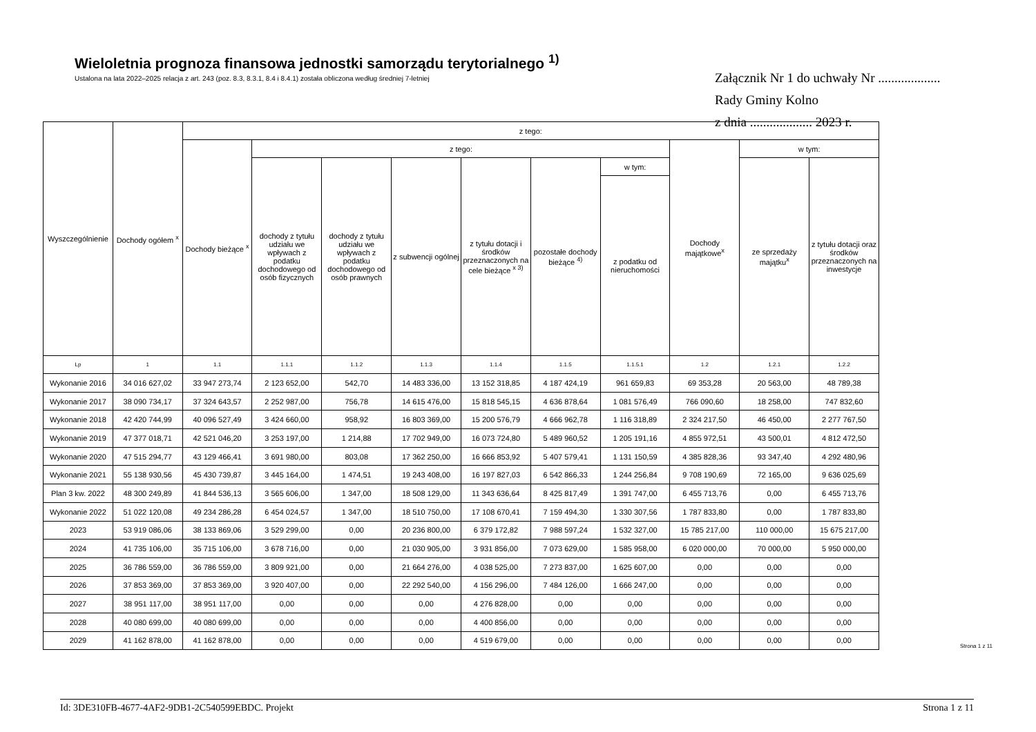Wieloletnia prognoza finansowa jednostki samorządu terytorialnego <sup>1)</sup>
Ustalona na lata 2022–2025 relacja z art. 243 (poz. 8.3, 8.3.1, 8.4 i 8.4.1) została obliczona według średniej 7-letniej
Załącznik Nr 1 do uchwały Nr ...................
Rady Gminy Kolno
z dnia ................... 2023 r.
| Wyszczególnienie | Dochody ogółem <sup>x</sup> | z tego: | | | | | | | | | |
| --- | --- | --- | --- | --- | --- | --- | --- | --- | --- | --- | --- |
| | | Dochody bieżące <sup>x</sup> | z tego: | | | | | | Dochody majątkowe<sup>x</sup> | w tym: | |
| | | | dochody z tytułu udziału we wpływach z podatku dochodowego od osób fizycznych | dochody z tytułu udziału we wpływach z podatku dochodowego od osób prawnych | z subwencji ogólnej | z tytułu dotacji i środków przeznaczonych na cele bieżące <sup>x 3)</sup> | pozostałe dochody bieżące <sup>4)</sup> | w tym: | | ze sprzedaży majątku<sup>x</sup> | z tytułu dotacji oraz środków przeznaczonych na inwestycje |
| | | | | | | | | z podatku od nieruchomości | | | |
| Lp | 1 | 1.1 | 1.1.1 | 1.1.2 | 1.1.3 | 1.1.4 | 1.1.5 | 1.1.5.1 | 1.2 | 1.2.1 | 1.2.2 |
| Wykonanie 2016 | 34 016 627,02 | 33 947 273,74 | 2 123 652,00 | 542,70 | 14 483 336,00 | 13 152 318,85 | 4 187 424,19 | 961 659,83 | 69 353,28 | 20 563,00 | 48 789,38 |
| Wykonanie 2017 | 38 090 734,17 | 37 324 643,57 | 2 252 987,00 | 756,78 | 14 615 476,00 | 15 818 545,15 | 4 636 878,64 | 1 081 576,49 | 766 090,60 | 18 258,00 | 747 832,60 |
| Wykonanie 2018 | 42 420 744,99 | 40 096 527,49 | 3 424 660,00 | 958,92 | 16 803 369,00 | 15 200 576,79 | 4 666 962,78 | 1 116 318,89 | 2 324 217,50 | 46 450,00 | 2 277 767,50 |
| Wykonanie 2019 | 47 377 018,71 | 42 521 046,20 | 3 253 197,00 | 1 214,88 | 17 702 949,00 | 16 073 724,80 | 5 489 960,52 | 1 205 191,16 | 4 855 972,51 | 43 500,01 | 4 812 472,50 |
| Wykonanie 2020 | 47 515 294,77 | 43 129 466,41 | 3 691 980,00 | 803,08 | 17 362 250,00 | 16 666 853,92 | 5 407 579,41 | 1 131 150,59 | 4 385 828,36 | 93 347,40 | 4 292 480,96 |
| Wykonanie 2021 | 55 138 930,56 | 45 430 739,87 | 3 445 164,00 | 1 474,51 | 19 243 408,00 | 16 197 827,03 | 6 542 866,33 | 1 244 256,84 | 9 708 190,69 | 72 165,00 | 9 636 025,69 |
| Plan 3 kw. 2022 | 48 300 249,89 | 41 844 536,13 | 3 565 606,00 | 1 347,00 | 18 508 129,00 | 11 343 636,64 | 8 425 817,49 | 1 391 747,00 | 6 455 713,76 | 0,00 | 6 455 713,76 |
| Wykonanie 2022 | 51 022 120,08 | 49 234 286,28 | 6 454 024,57 | 1 347,00 | 18 510 750,00 | 17 108 670,41 | 7 159 494,30 | 1 330 307,56 | 1 787 833,80 | 0,00 | 1 787 833,80 |
| 2023 | 53 919 086,06 | 38 133 869,06 | 3 529 299,00 | 0,00 | 20 236 800,00 | 6 379 172,82 | 7 988 597,24 | 1 532 327,00 | 15 785 217,00 | 110 000,00 | 15 675 217,00 |
| 2024 | 41 735 106,00 | 35 715 106,00 | 3 678 716,00 | 0,00 | 21 030 905,00 | 3 931 856,00 | 7 073 629,00 | 1 585 958,00 | 6 020 000,00 | 70 000,00 | 5 950 000,00 |
| 2025 | 36 786 559,00 | 36 786 559,00 | 3 809 921,00 | 0,00 | 21 664 276,00 | 4 038 525,00 | 7 273 837,00 | 1 625 607,00 | 0,00 | 0,00 | 0,00 |
| 2026 | 37 853 369,00 | 37 853 369,00 | 3 920 407,00 | 0,00 | 22 292 540,00 | 4 156 296,00 | 7 484 126,00 | 1 666 247,00 | 0,00 | 0,00 | 0,00 |
| 2027 | 38 951 117,00 | 38 951 117,00 | 0,00 | 0,00 | 0,00 | 4 276 828,00 | 0,00 | 0,00 | 0,00 | 0,00 | 0,00 |
| 2028 | 40 080 699,00 | 40 080 699,00 | 0,00 | 0,00 | 0,00 | 4 400 856,00 | 0,00 | 0,00 | 0,00 | 0,00 | 0,00 |
| 2029 | 41 162 878,00 | 41 162 878,00 | 0,00 | 0,00 | 0,00 | 4 519 679,00 | 0,00 | 0,00 | 0,00 | 0,00 | 0,00 |
Strona 1 z 11
Id: 3DE310FB-4677-4AF2-9DB1-2C540599EBDC. Projekt Strona 1 z 11